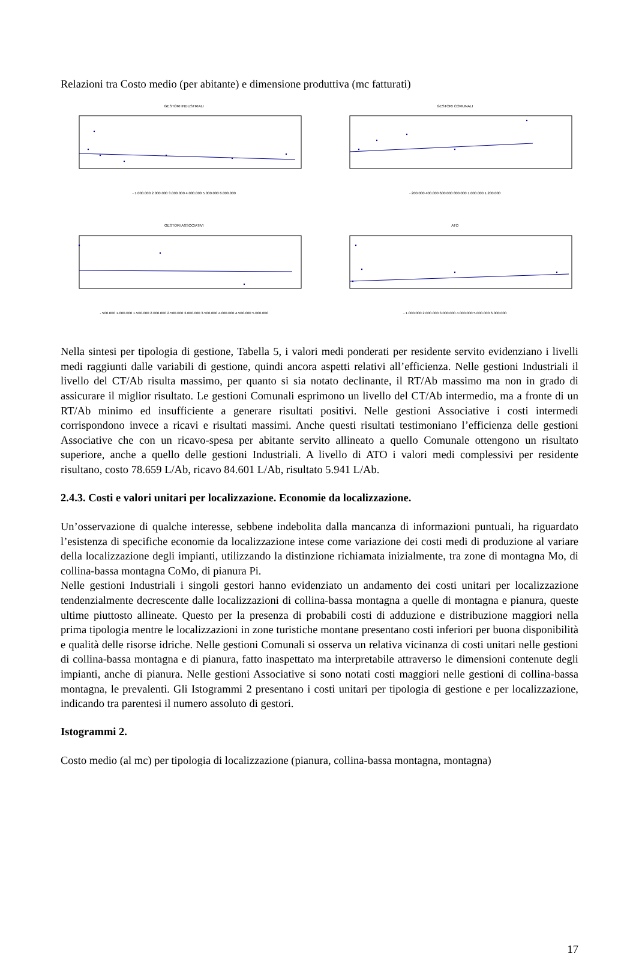Relazioni tra Costo medio (per abitante) e dimensione produttiva (mc fatturati)
GESTORI INDUSTRIALI
- 1.000.000 2.000.000 3.000.000 4.000.000 5.000.000 6.000.000
GESTORI COMUNALI
- 200.000 400.000 600.000 800.000 1.000.000 1.200.000
GESTORI ASSOCIATIVI
- 500.000 1.000.000 1.500.000 2.000.000 2.500.000 3.000.000 3.500.000 4.000.000 4.500.000 5.000.000
ATO
- 1.000.000 2.000.000 3.000.000 4.000.000 5.000.000 6.000.000
Nella sintesi per tipologia di gestione, Tabella 5, i valori medi ponderati per residente servito evidenziano i livelli medi raggiunti dalle variabili di gestione, quindi ancora aspetti relativi all’efficienza. Nelle gestioni Industriali il livello del CT/Ab risulta massimo, per quanto si sia notato declinante, il RT/Ab massimo ma non in grado di assicurare il miglior risultato. Le gestioni Comunali esprimono un livello del CT/Ab intermedio, ma a fronte di un RT/Ab minimo ed insufficiente a generare risultati positivi. Nelle gestioni Associative i costi intermedi corrispondono invece a ricavi e risultati massimi. Anche questi risultati testimoniano l’efficienza delle gestioni Associative che con un ricavo-spesa per abitante servito allineato a quello Comunale ottengono un risultato superiore, anche a quello delle gestioni Industriali. A livello di ATO i valori medi complessivi per residente risultano, costo 78.659 L/Ab, ricavo 84.601 L/Ab, risultato 5.941 L/Ab.
2.4.3. Costi e valori unitari per localizzazione. Economie da localizzazione.
Un’osservazione di qualche interesse, sebbene indebolita dalla mancanza di informazioni puntuali, ha riguardato l’esistenza di specifiche economie da localizzazione intese come variazione dei costi medi di produzione al variare della localizzazione degli impianti, utilizzando la distinzione richiamata inizialmente, tra zone di montagna Mo, di collina-bassa montagna CoMo, di pianura Pi.
Nelle gestioni Industriali i singoli gestori hanno evidenziato un andamento dei costi unitari per localizzazione tendenzialmente decrescente dalle localizzazioni di collina-bassa montagna a quelle di montagna e pianura, queste ultime piuttosto allineate. Questo per la presenza di probabili costi di adduzione e distribuzione maggiori nella prima tipologia mentre le localizzazioni in zone turistiche montane presentano costi inferiori per buona disponibilità e qualità delle risorse idriche. Nelle gestioni Comunali si osserva un relativa vicinanza di costi unitari nelle gestioni di collina-bassa montagna e di pianura, fatto inaspettato ma interpretabile attraverso le dimensioni contenute degli impianti, anche di pianura. Nelle gestioni Associative si sono notati costi maggiori nelle gestioni di collina-bassa montagna, le prevalenti. Gli Istogrammi 2 presentano i costi unitari per tipologia di gestione e per localizzazione, indicando tra parentesi il numero assoluto di gestori.
Istogrammi 2.
Costo medio (al mc) per tipologia di localizzazione (pianura, collina-bassa montagna, montagna)
17